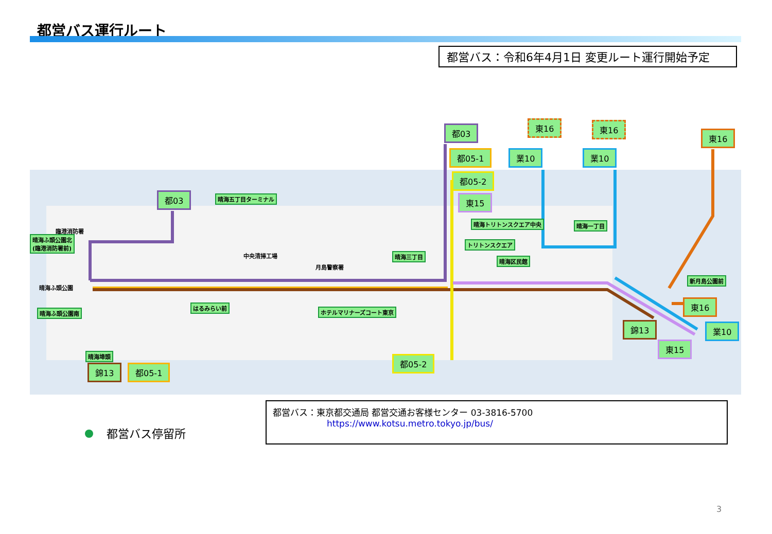都営バス運行ルート
都営バス：令和6年4月1日 変更ルート運行開始予定
都03
都05-1
都05-2
東15
東16 東16
東16
業10 業10
都03 晴海五丁目ターミナル
臨港消防署
晴海ふ頭公園北
(臨港消防署前)
中央清掃工場
月島警察署
晴海ふ頭公園
晴海ふ頭公園南
はるみらい前
ホテルマリナーズコート東京
晴海三丁目
晴海トリトンスクエア中央
トリトンスクエア
晴海区民館
晴海一丁目
新月島公園前
晴海埠頭
錦13 都05-1
都05-2
錦13
東15
東16
業10
都営バス停留所
都営バス：東京都交通局 都営交通お客様センター 03-3816-5700
https://www.kotsu.metro.tokyo.jp/bus/
3